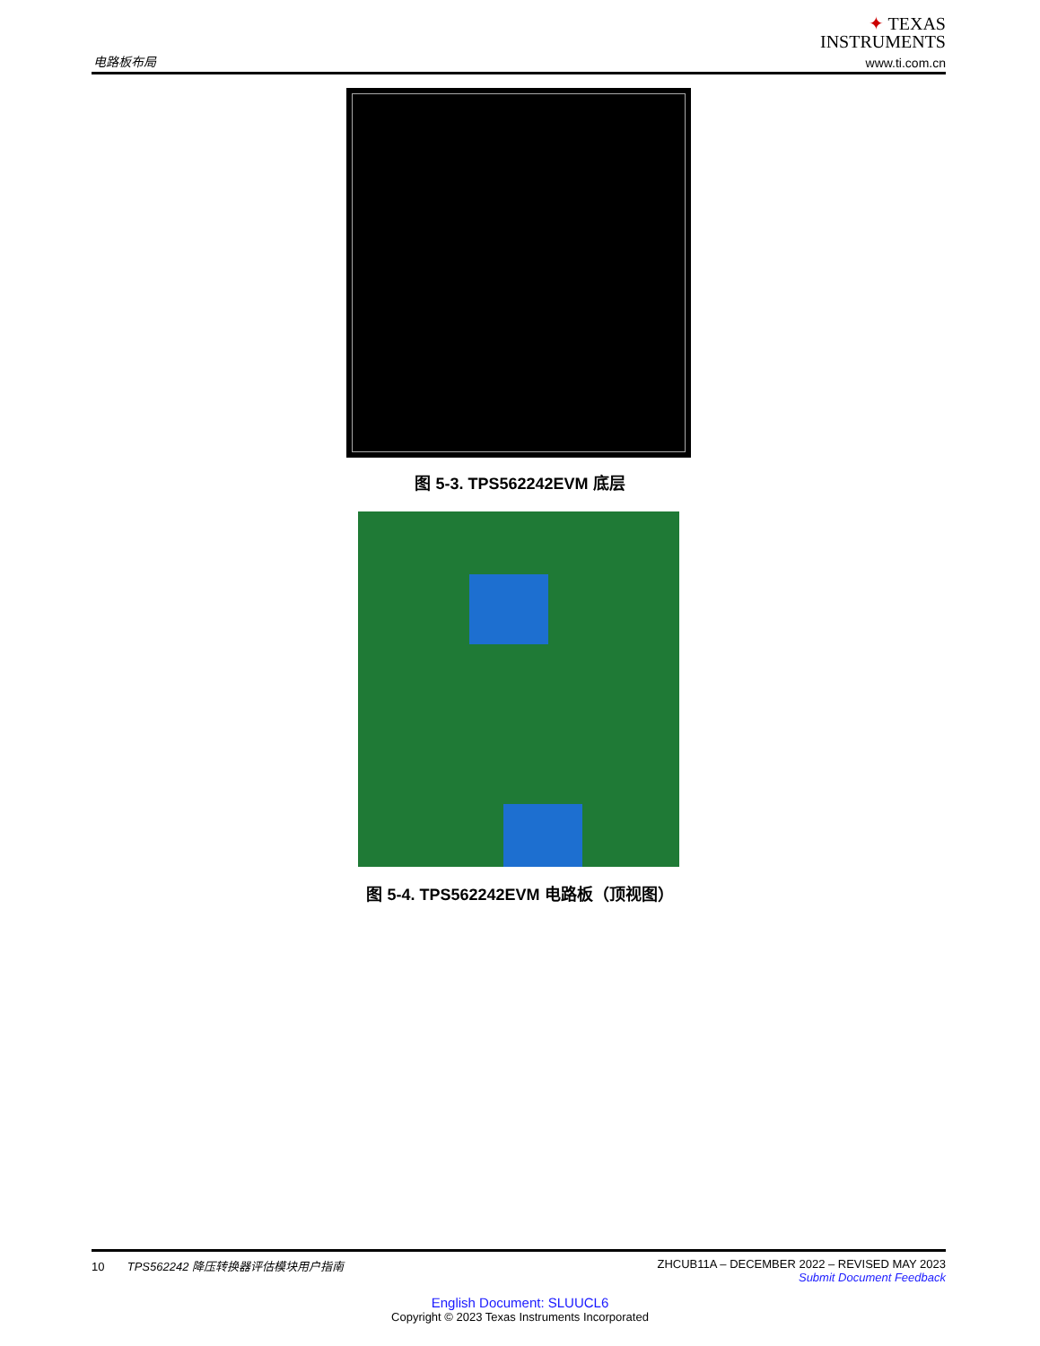电路板布局
✦ TEXAS
INSTRUMENTS
www.ti.com.cn
图 5-3. TPS562242EVM 底层
图 5-4. TPS562242EVM 电路板（顶视图）
ZHCUB11A – DECEMBER 2022 – REVISED MAY 2023
Submit Document Feedback 10 TPS562242 降压转换器评估模块用户指南
English Document: SLUUCL6
Copyright © 2023 Texas Instruments Incorporated